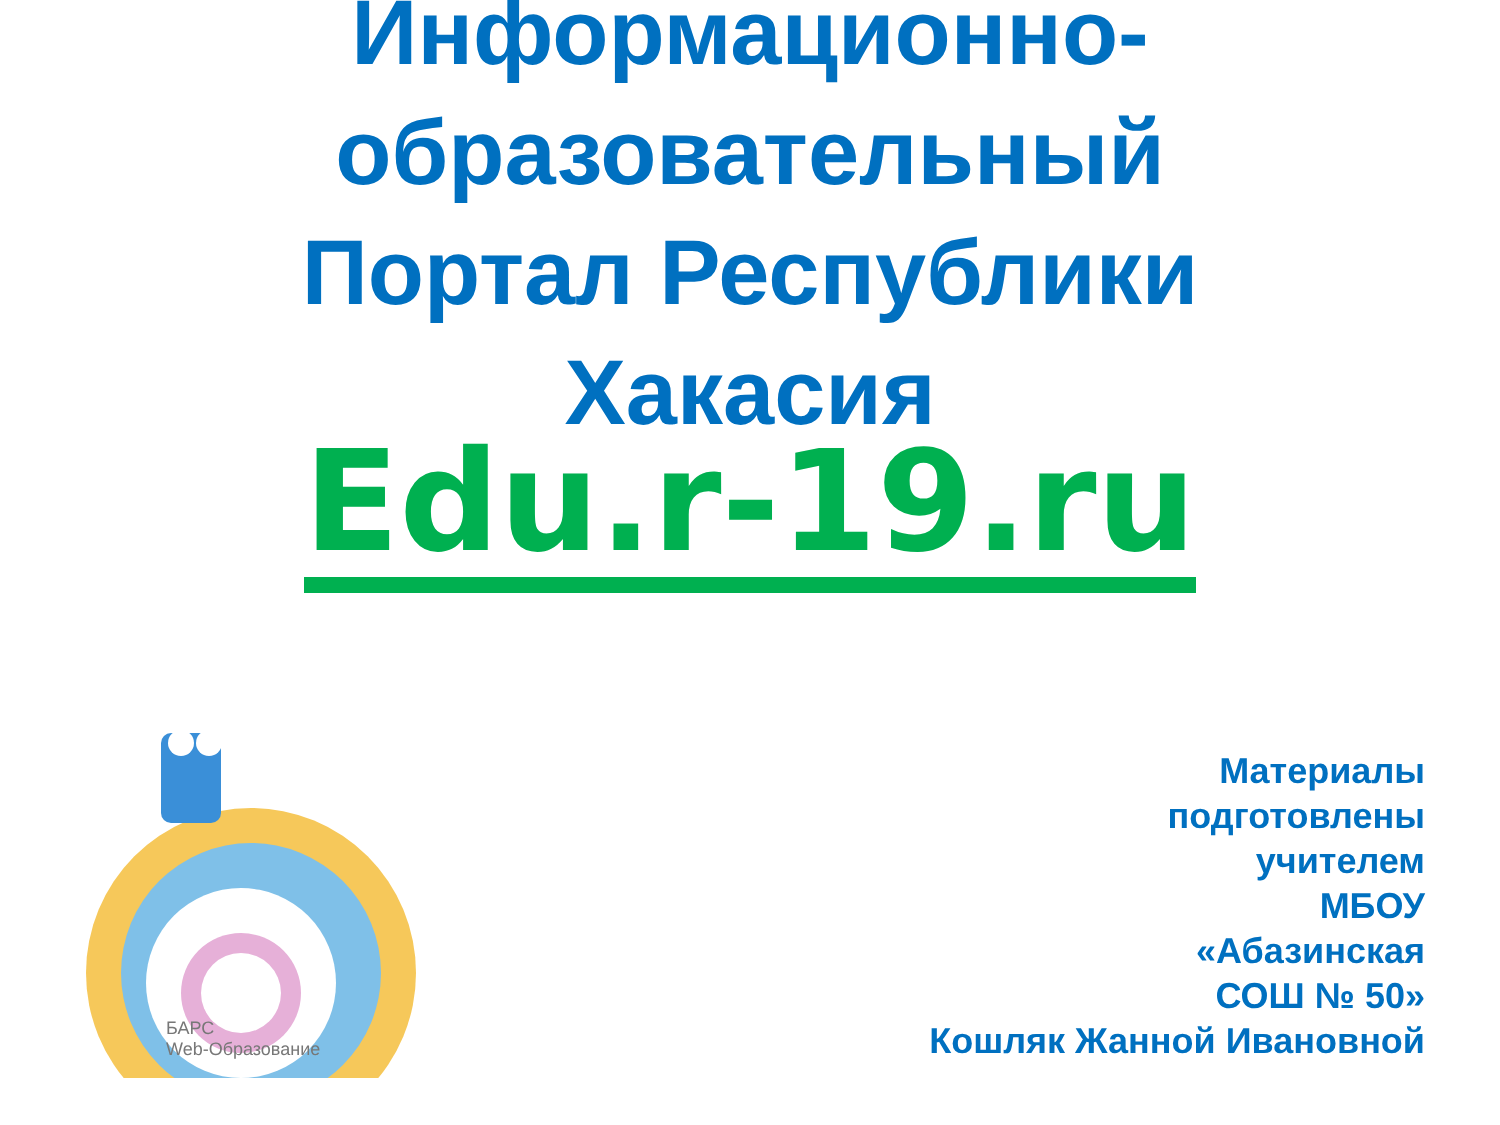Информационно-
образовательный
Портал Республики
Хакасия
Edu.r-19.ru
БАРС
Web-Образование
Материалы
подготовлены
учителем
МБОУ
«Абазинская
СОШ № 50»
Кошляк Жанной Ивановной